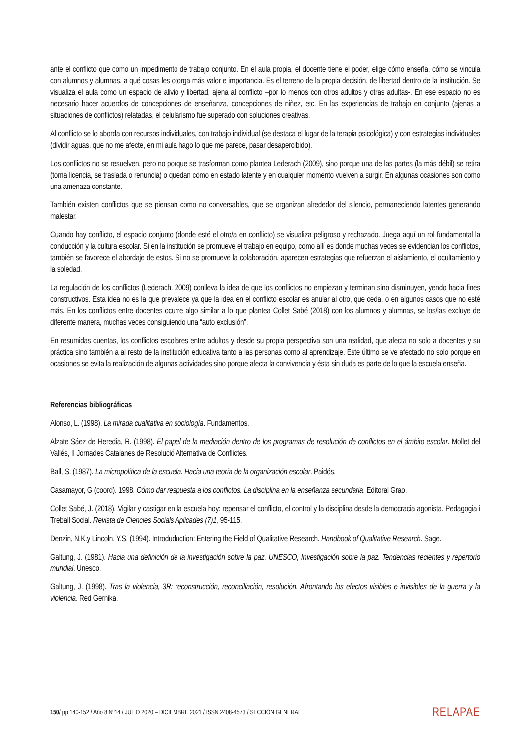ante el conflicto que como un impedimento de trabajo conjunto. En el aula propia, el docente tiene el poder, elige cómo enseña, cómo se vincula con alumnos y alumnas, a qué cosas les otorga más valor e importancia. Es el terreno de la propia decisión, de libertad dentro de la institución. Se visualiza el aula como un espacio de alivio y libertad, ajena al conflicto –por lo menos con otros adultos y otras adultas-. En ese espacio no es necesario hacer acuerdos de concepciones de enseñanza, concepciones de niñez, etc. En las experiencias de trabajo en conjunto (ajenas a situaciones de conflictos) relatadas, el celularismo fue superado con soluciones creativas.
Al conflicto se lo aborda con recursos individuales, con trabajo individual (se destaca el lugar de la terapia psicológica) y con estrategias individuales (dividir aguas, que no me afecte, en mi aula hago lo que me parece, pasar desapercibido).
Los conflictos no se resuelven, pero no porque se trasforman como plantea Lederach (2009), sino porque una de las partes (la más débil) se retira (toma licencia, se traslada o renuncia) o quedan como en estado latente y en cualquier momento vuelven a surgir. En algunas ocasiones son como una amenaza constante.
También existen conflictos que se piensan como no conversables, que se organizan alrededor del silencio, permaneciendo latentes generando malestar.
Cuando hay conflicto, el espacio conjunto (donde esté el otro/a en conflicto) se visualiza peligroso y rechazado. Juega aquí un rol fundamental la conducción y la cultura escolar. Si en la institución se promueve el trabajo en equipo, como allí es donde muchas veces se evidencian los conflictos, también se favorece el abordaje de estos. Si no se promueve la colaboración, aparecen estrategias que refuerzan el aislamiento, el ocultamiento y la soledad.
La regulación de los conflictos (Lederach. 2009) conlleva la idea de que los conflictos no empiezan y terminan sino disminuyen, yendo hacia fines constructivos. Esta idea no es la que prevalece ya que la idea en el conflicto escolar es anular al otro, que ceda, o en algunos casos que no esté más. En los conflictos entre docentes ocurre algo similar a lo que plantea Collet Sabé (2018) con los alumnos y alumnas, se los/las excluye de diferente manera, muchas veces consiguiendo una “auto exclusión”.
En resumidas cuentas, los conflictos escolares entre adultos y desde su propia perspectiva son una realidad, que afecta no solo a docentes y su práctica sino también a al resto de la institución educativa tanto a las personas como al aprendizaje. Este último se ve afectado no solo porque en ocasiones se evita la realización de algunas actividades sino porque afecta la convivencia y ésta sin duda es parte de lo que la escuela enseña.
Referencias bibliográficas
Alonso, L. (1998). La mirada cualitativa en sociología. Fundamentos.
Alzate Sáez de Heredia, R. (1998). El papel de la mediación dentro de los programas de resolución de conflictos en el ámbito escolar. Mollet del Vallés, II Jornades Catalanes de Resolució Alternativa de Conflictes.
Ball, S. (1987). La micropolítica de la escuela. Hacia una teoría de la organización escolar. Paidós.
Casamayor, G (coord). 1998. Cómo dar respuesta a los conflictos. La disciplina en la enseñanza secundaria. Editoral Grao.
Collet Sabé, J. (2018). Vigilar y castigar en la escuela hoy: repensar el conflicto, el control y la disciplina desde la democracia agonista. Pedagogia i Treball Social. Revista de Ciencies Socials Aplicades (7)1, 95-115.
Denzin, N.K.y Lincoln, Y.S. (1994). Introduduction: Entering the Field of Qualitative Research. Handbook of Qualitative Research. Sage.
Galtung, J. (1981). Hacia una definición de la investigación sobre la paz. UNESCO, Investigación sobre la paz. Tendencias recientes y repertorio mundial. Unesco.
Galtung, J. (1998). Tras la violencia, 3R: reconstrucción, reconciliación, resolución. Afrontando los efectos visibles e invisibles de la guerra y la violencia. Red Gernika.
150/ pp 140-152 / Año 8 Nº14 / JULIO 2020 – DICIEMBRE 2021 / ISSN 2408-4573 / SECCIÓN GENERAL RELAPAE